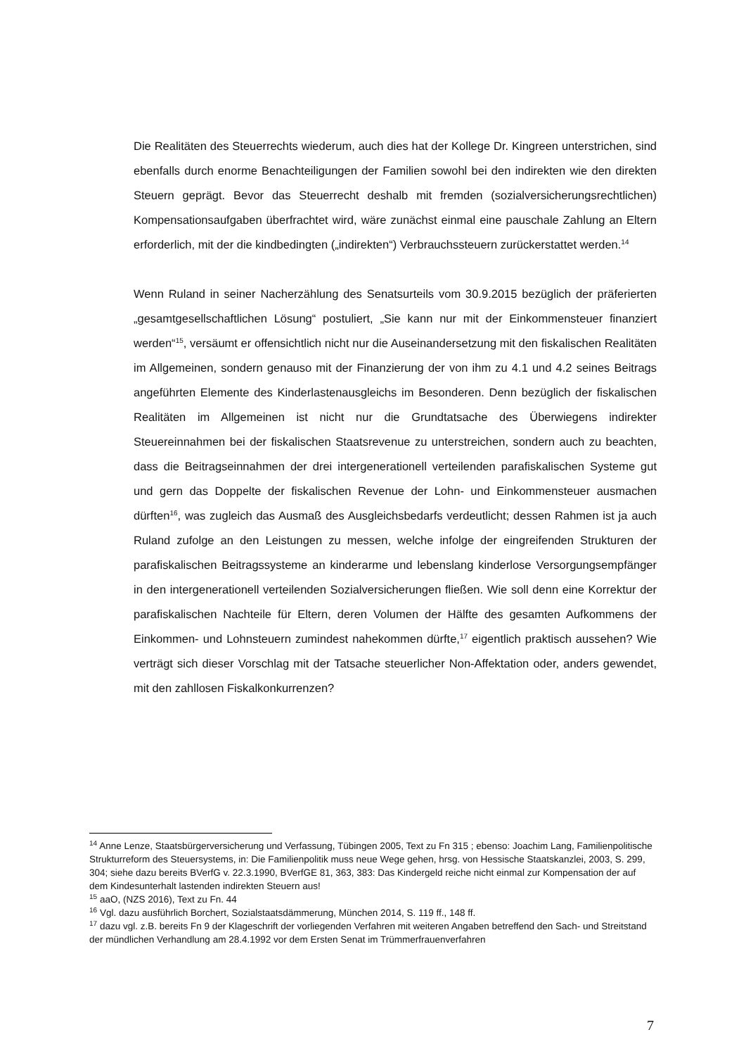Die Realitäten des Steuerrechts wiederum, auch dies hat der Kollege Dr. Kingreen unterstrichen, sind ebenfalls durch enorme Benachteiligungen der Familien sowohl bei den indirekten wie den direkten Steuern geprägt. Bevor das Steuerrecht deshalb mit fremden (sozialversicherungsrechtlichen) Kompensationsaufgaben überfrachtet wird, wäre zunächst einmal eine pauschale Zahlung an Eltern erforderlich, mit der die kindbedingten („indirekten“) Verbrauchssteuern zurückerstattet werden.<sup>14</sup>
Wenn Ruland in seiner Nacherzählung des Senatsurteils vom 30.9.2015 bezüglich der präferierten „gesamtgesellschaftlichen Lösung“ postuliert, „Sie kann nur mit der Einkommensteuer finanziert werden“<sup>15</sup>, versäumt er offensichtlich nicht nur die Auseinandersetzung mit den fiskalischen Realitäten im Allgemeinen, sondern genauso mit der Finanzierung der von ihm zu 4.1 und 4.2 seines Beitrags angeführten Elemente des Kinderlastenausgleichs im Besonderen. Denn bezüglich der fiskalischen Realitäten im Allgemeinen ist nicht nur die Grundtatsache des Überwiegens indirekter Steuereinnahmen bei der fiskalischen Staatsrevenue zu unterstreichen, sondern auch zu beachten, dass die Beitragseinnahmen der drei intergenerationell verteilenden parafiskalischen Systeme gut und gern das Doppelte der fiskalischen Revenue der Lohn- und Einkommensteuer ausmachen dürften<sup>16</sup>, was zugleich das Ausmaß des Ausgleichsbedarfs verdeutlicht; dessen Rahmen ist ja auch Ruland zufolge an den Leistungen zu messen, welche infolge der eingreifenden Strukturen der parafiskalischen Beitragssysteme an kinderarme und lebenslang kinderlose Versorgungsempfänger in den intergenerationell verteilenden Sozialversicherungen fließen. Wie soll denn eine Korrektur der parafiskalischen Nachteile für Eltern, deren Volumen der Hälfte des gesamten Aufkommens der Einkommen- und Lohnsteuern zumindest nahekommen dürfte,<sup>17</sup> eigentlich praktisch aussehen? Wie verträgt sich dieser Vorschlag mit der Tatsache steuerlicher Non-Affektation oder, anders gewendet, mit den zahllosen Fiskalkonkurrenzen?
<sup>14</sup> Anne Lenze, Staatsbürgerversicherung und Verfassung, Tübingen 2005, Text zu Fn 315 ; ebenso: Joachim Lang, Familienpolitische Strukturreform des Steuersystems, in: Die Familienpolitik muss neue Wege gehen, hrsg. von Hessische Staatskanzlei, 2003, S. 299, 304; siehe dazu bereits BVerfG v. 22.3.1990, BVerfGE 81, 363, 383: Das Kindergeld reiche nicht einmal zur Kompensation der auf dem Kindesunterhalt lastenden indirekten Steuern aus!
<sup>15</sup> aaO, (NZS 2016), Text zu Fn. 44
<sup>16</sup> Vgl. dazu ausführlich Borchert, Sozialstaatsdämmerung, München 2014, S. 119 ff., 148 ff.
<sup>17</sup> dazu vgl. z.B. bereits Fn 9 der Klageschrift der vorliegenden Verfahren mit weiteren Angaben betreffend den Sach- und Streitstand der mündlichen Verhandlung am 28.4.1992 vor dem Ersten Senat im Trümmerfrauenverfahren
7